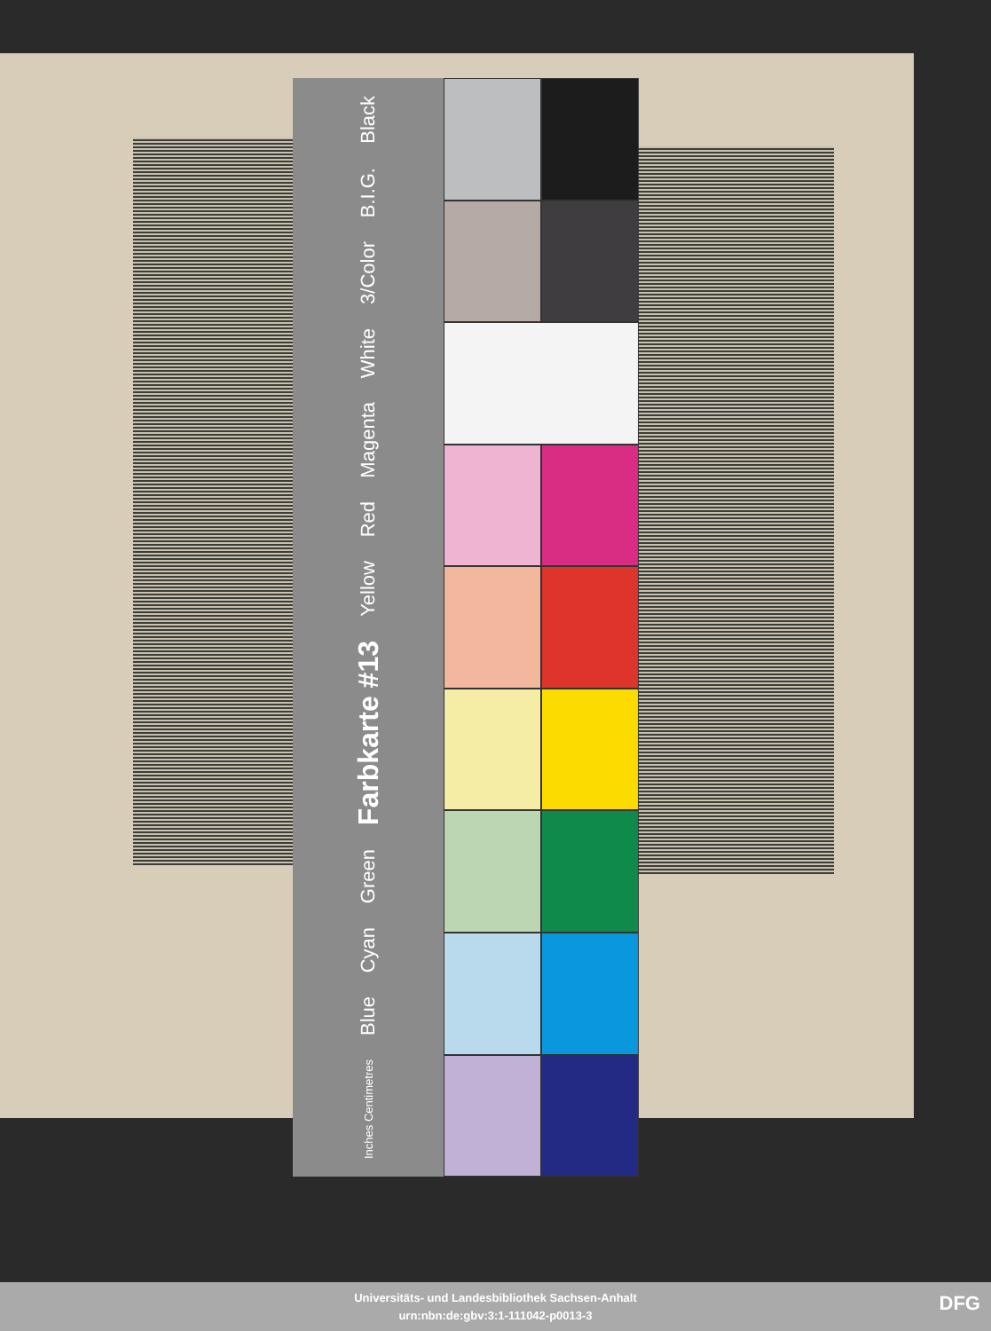Black
B.I.G.
3/Color
White
Magenta
Red
Yellow
Farbkarte #13
Green
Cyan
Blue
Inches Centimetres
Universitäts- und Landesbibliothek Sachsen-Anhalt
urn:nbn:de:gbv:3:1-111042-p0013-3
DFG